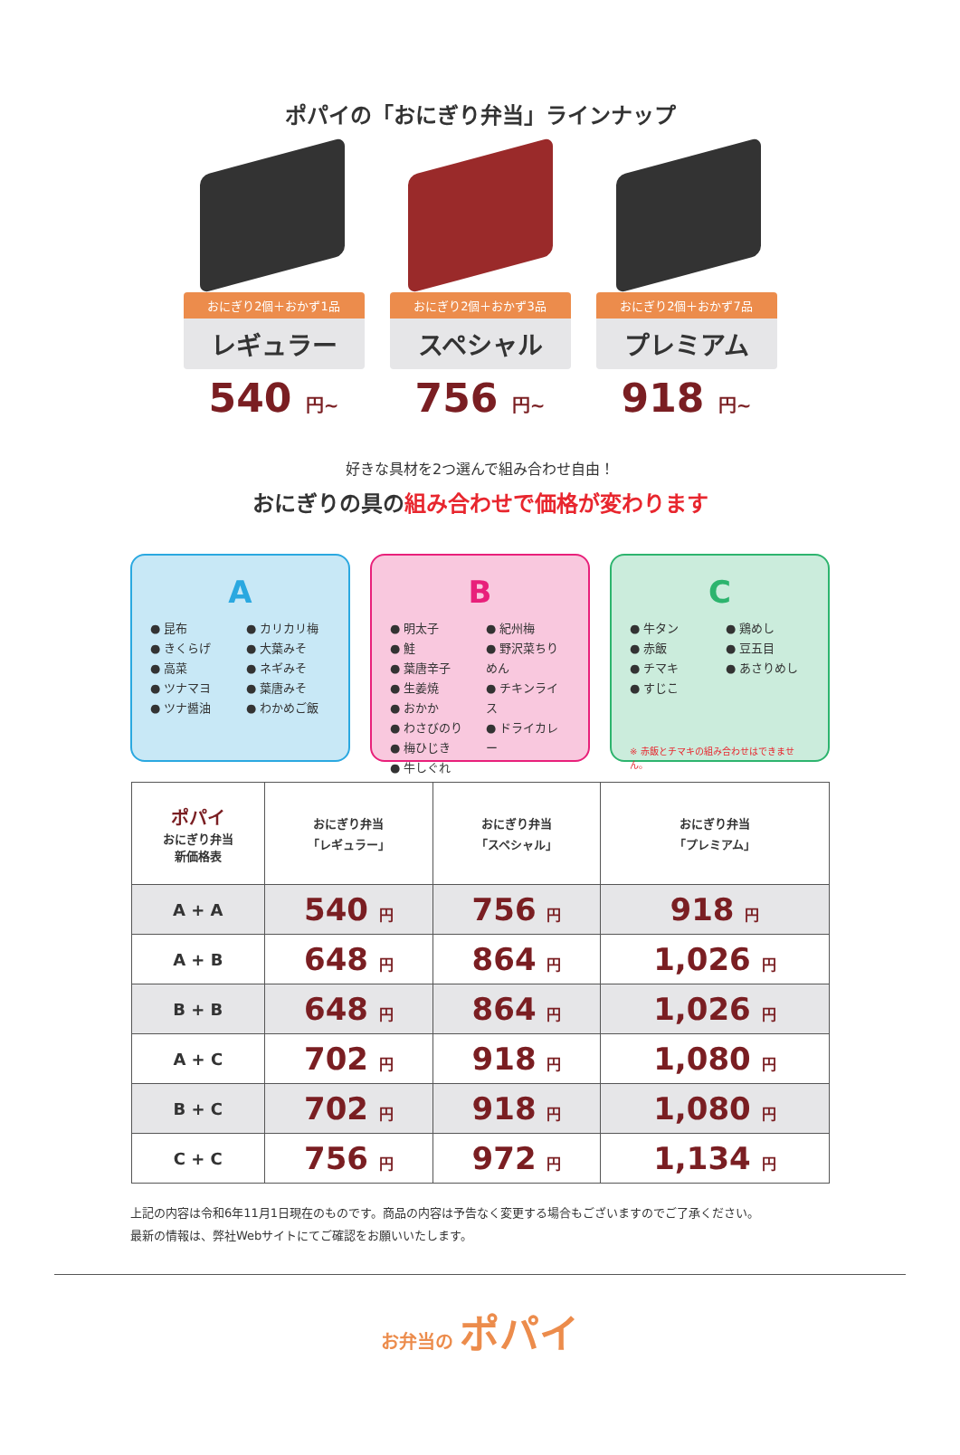ポパイの「おにぎり弁当」ラインナップ
おにぎり2個＋おかず1品
レギュラー
540 円~
おにぎり2個＋おかず3品
スペシャル
756 円~
おにぎり2個＋おかず7品
プレミアム
918 円~
好きな具材を2つ選んで組み合わせ自由！
おにぎりの具の組み合わせで価格が変わります
A
● 昆布
● きくらげ
● 高菜
● ツナマヨ
● ツナ醤油
● カリカリ梅
● 大葉みそ
● ネギみそ
● 葉唐みそ
● わかめご飯
B
● 明太子
● 鮭
● 葉唐辛子
● 生姜焼
● おかか
● わさびのり
● 梅ひじき
● 牛しぐれ
● 紀州梅
● 野沢菜ちりめん
● チキンライス
● ドライカレー
C
● 牛タン
● 赤飯
● チマキ
● すじこ
● 鶏めし
● 豆五目
● あさりめし
※ 赤飯とチマキの組み合わせはできません。
| ポパイ おにぎり弁当 新価格表 | おにぎり弁当 「レギュラー」 | おにぎり弁当 「スペシャル」 | おにぎり弁当 「プレミアム」 |
| --- | --- | --- | --- |
| A + A | 540 円 | 756 円 | 918 円 |
| A + B | 648 円 | 864 円 | 1,026 円 |
| B + B | 648 円 | 864 円 | 1,026 円 |
| A + C | 702 円 | 918 円 | 1,080 円 |
| B + C | 702 円 | 918 円 | 1,080 円 |
| C + C | 756 円 | 972 円 | 1,134 円 |
上記の内容は令和6年11月1日現在のものです。商品の内容は予告なく変更する場合もございますのでご了承ください。
最新の情報は、弊社Webサイトにてご確認をお願いいたします。
お弁当の ポパイ